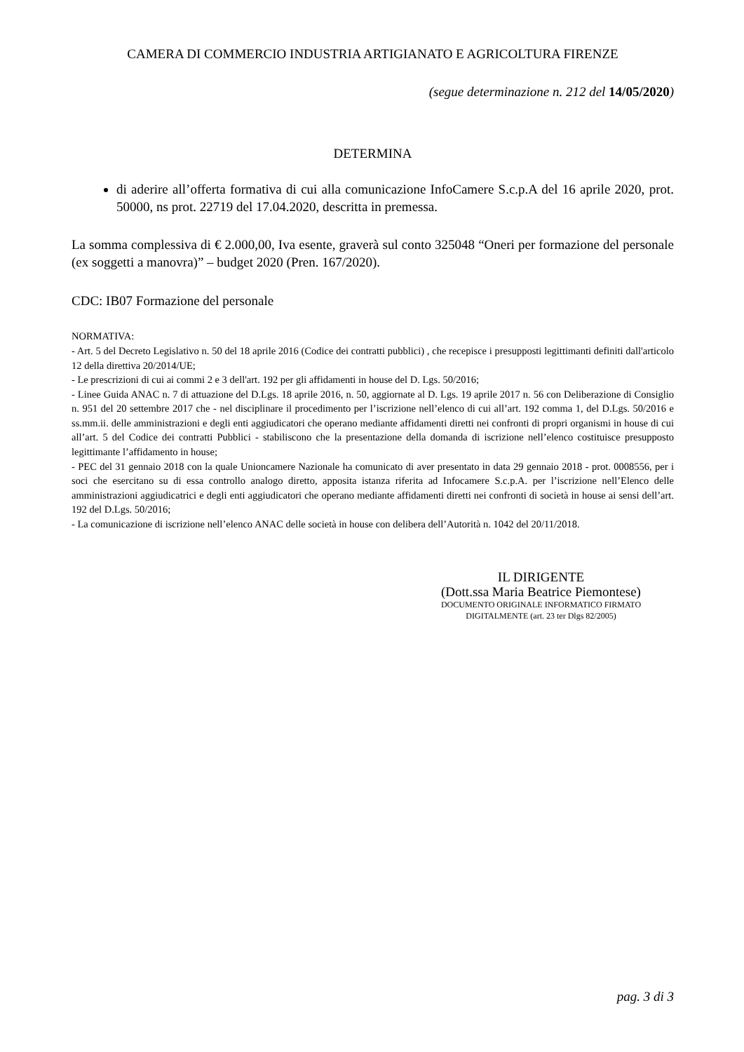CAMERA DI COMMERCIO INDUSTRIA ARTIGIANATO E AGRICOLTURA FIRENZE
(segue determinazione n. 212 del 14/05/2020)
DETERMINA
di aderire all’offerta formativa di cui alla comunicazione InfoCamere S.c.p.A del 16 aprile 2020, prot. 50000, ns prot. 22719 del 17.04.2020, descritta in premessa.
La somma complessiva di € 2.000,00, Iva esente, graverà sul conto 325048 “Oneri per formazione del personale (ex soggetti a manovra)” – budget 2020 (Pren. 167/2020).
CDC: IB07 Formazione del personale
NORMATIVA:
- Art. 5 del Decreto Legislativo n. 50 del 18 aprile 2016 (Codice dei contratti pubblici) , che recepisce i presupposti legittimanti definiti dall'articolo 12 della direttiva 20/2014/UE;
- Le prescrizioni di cui ai commi 2 e 3 dell'art. 192 per gli affidamenti in house del D. Lgs. 50/2016;
- Linee Guida ANAC n. 7 di attuazione del D.Lgs. 18 aprile 2016, n. 50, aggiornate al D. Lgs. 19 aprile 2017 n. 56 con Deliberazione di Consiglio n. 951 del 20 settembre 2017 che - nel disciplinare il procedimento per l’iscrizione nell’elenco di cui all’art. 192 comma 1, del D.Lgs. 50/2016 e ss.mm.ii. delle amministrazioni e degli enti aggiudicatori che operano mediante affidamenti diretti nei confronti di propri organismi in house di cui all’art. 5 del Codice dei contratti Pubblici - stabiliscono che la presentazione della domanda di iscrizione nell’elenco costituisce presupposto legittimante l’affidamento in house;
- PEC del 31 gennaio 2018 con la quale Unioncamere Nazionale ha comunicato di aver presentato in data 29 gennaio 2018 - prot. 0008556, per i soci che esercitano su di essa controllo analogo diretto, apposita istanza riferita ad Infocamere S.c.p.A. per l’iscrizione nell’Elenco delle amministrazioni aggiudicatrici e degli enti aggiudicatori che operano mediante affidamenti diretti nei confronti di società in house ai sensi dell’art. 192 del D.Lgs. 50/2016;
- La comunicazione di iscrizione nell’elenco ANAC delle società in house con delibera dell’Autorità n. 1042 del 20/11/2018.
IL DIRIGENTE
(Dott.ssa Maria Beatrice Piemontese)
DOCUMENTO ORIGINALE INFORMATICO FIRMATO
DIGITALMENTE (art. 23 ter Dlgs 82/2005)
pag. 3 di 3